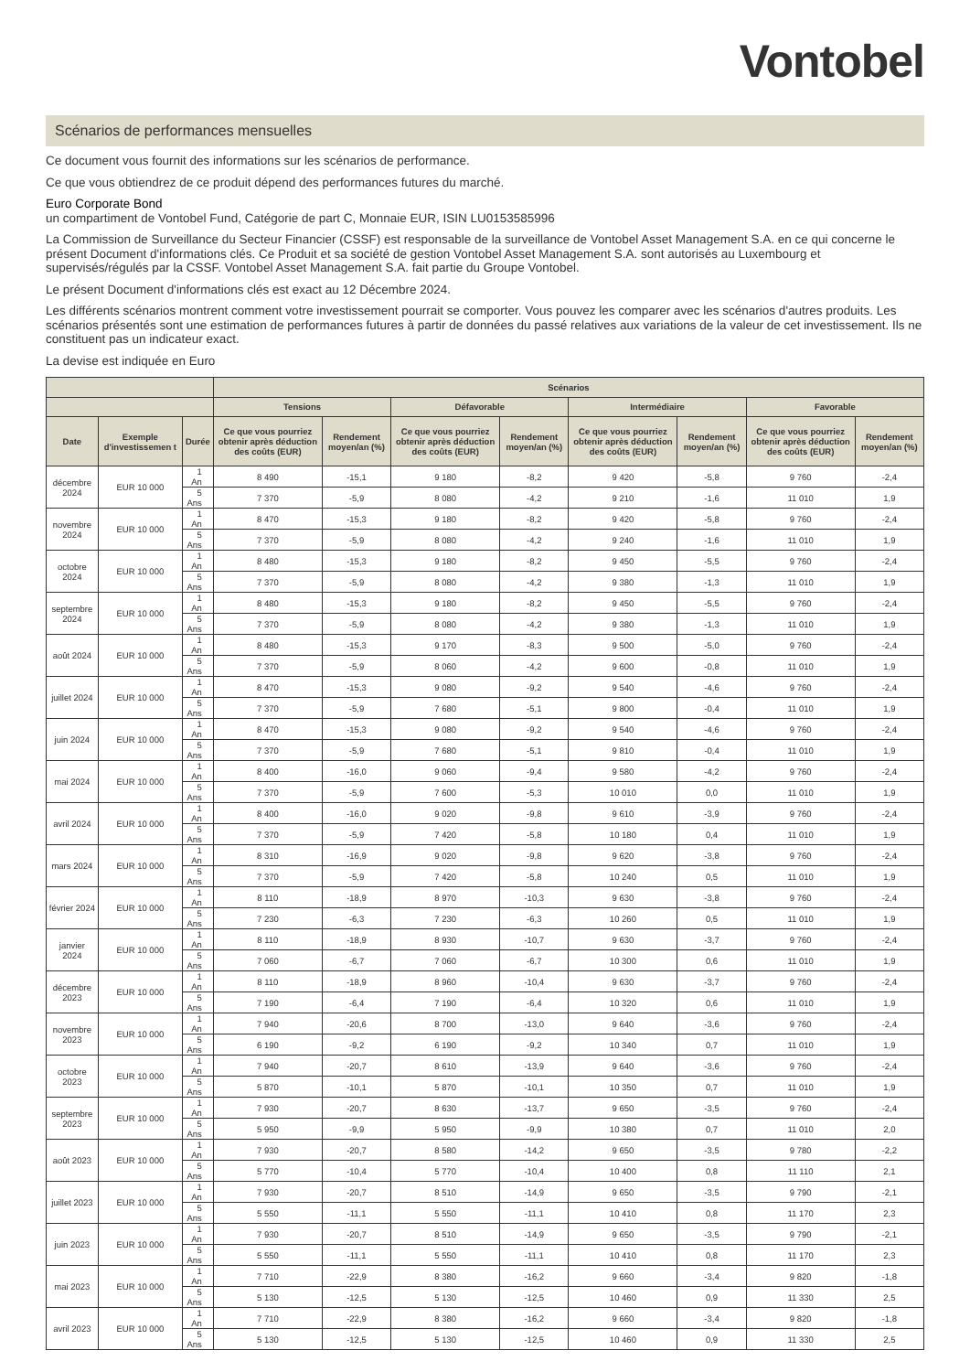Vontobel
Scénarios de performances mensuelles
Ce document vous fournit des informations sur les scénarios de performance.
Ce que vous obtiendrez de ce produit dépend des performances futures du marché.
Euro Corporate Bond
un compartiment de Vontobel Fund, Catégorie de part C, Monnaie EUR, ISIN LU0153585996
La Commission de Surveillance du Secteur Financier (CSSF) est responsable de la surveillance de Vontobel Asset Management S.A. en ce qui concerne le présent Document d'informations clés. Ce Produit et sa société de gestion Vontobel Asset Management S.A. sont autorisés au Luxembourg et supervisés/régulés par la CSSF. Vontobel Asset Management S.A. fait partie du Groupe Vontobel.
Le présent Document d'informations clés est exact au 12 Décembre 2024.
Les différents scénarios montrent comment votre investissement pourrait se comporter. Vous pouvez les comparer avec les scénarios d'autres produits. Les scénarios présentés sont une estimation de performances futures à partir de données du passé relatives aux variations de la valeur de cet investissement. Ils ne constituent pas un indicateur exact.
La devise est indiquée en Euro
| | | | Scénarios | | | | | | | |
| --- | --- | --- | --- | --- | --- | --- | --- | --- | --- | --- |
| | | | Tensions | | Défavorable | | Intermédiaire | | Favorable | |
| Date | Exemple d'investissemen t | Durée | Ce que vous pourriez obtenir après déduction des coûts (EUR) | Rendement moyen/an (%) | Ce que vous pourriez obtenir après déduction des coûts (EUR) | Rendement moyen/an (%) | Ce que vous pourriez obtenir après déduction des coûts (EUR) | Rendement moyen/an (%) | Ce que vous pourriez obtenir après déduction des coûts (EUR) | Rendement moyen/an (%) |
| décembre 2024 | EUR 10 000 | 1 An | 8 490 | -15,1 | 9 180 | -8,2 | 9 420 | -5,8 | 9 760 | -2,4 |
| | | 5 Ans | 7 370 | -5,9 | 8 080 | -4,2 | 9 210 | -1,6 | 11 010 | 1,9 |
| novembre 2024 | EUR 10 000 | 1 An | 8 470 | -15,3 | 9 180 | -8,2 | 9 420 | -5,8 | 9 760 | -2,4 |
| | | 5 Ans | 7 370 | -5,9 | 8 080 | -4,2 | 9 240 | -1,6 | 11 010 | 1,9 |
| octobre 2024 | EUR 10 000 | 1 An | 8 480 | -15,3 | 9 180 | -8,2 | 9 450 | -5,5 | 9 760 | -2,4 |
| | | 5 Ans | 7 370 | -5,9 | 8 080 | -4,2 | 9 380 | -1,3 | 11 010 | 1,9 |
| septembre 2024 | EUR 10 000 | 1 An | 8 480 | -15,3 | 9 180 | -8,2 | 9 450 | -5,5 | 9 760 | -2,4 |
| | | 5 Ans | 7 370 | -5,9 | 8 080 | -4,2 | 9 380 | -1,3 | 11 010 | 1,9 |
| août 2024 | EUR 10 000 | 1 An | 8 480 | -15,3 | 9 170 | -8,3 | 9 500 | -5,0 | 9 760 | -2,4 |
| | | 5 Ans | 7 370 | -5,9 | 8 060 | -4,2 | 9 600 | -0,8 | 11 010 | 1,9 |
| juillet 2024 | EUR 10 000 | 1 An | 8 470 | -15,3 | 9 080 | -9,2 | 9 540 | -4,6 | 9 760 | -2,4 |
| | | 5 Ans | 7 370 | -5,9 | 7 680 | -5,1 | 9 800 | -0,4 | 11 010 | 1,9 |
| juin 2024 | EUR 10 000 | 1 An | 8 470 | -15,3 | 9 080 | -9,2 | 9 540 | -4,6 | 9 760 | -2,4 |
| | | 5 Ans | 7 370 | -5,9 | 7 680 | -5,1 | 9 810 | -0,4 | 11 010 | 1,9 |
| mai 2024 | EUR 10 000 | 1 An | 8 400 | -16,0 | 9 060 | -9,4 | 9 580 | -4,2 | 9 760 | -2,4 |
| | | 5 Ans | 7 370 | -5,9 | 7 600 | -5,3 | 10 010 | 0,0 | 11 010 | 1,9 |
| avril 2024 | EUR 10 000 | 1 An | 8 400 | -16,0 | 9 020 | -9,8 | 9 610 | -3,9 | 9 760 | -2,4 |
| | | 5 Ans | 7 370 | -5,9 | 7 420 | -5,8 | 10 180 | 0,4 | 11 010 | 1,9 |
| mars 2024 | EUR 10 000 | 1 An | 8 310 | -16,9 | 9 020 | -9,8 | 9 620 | -3,8 | 9 760 | -2,4 |
| | | 5 Ans | 7 370 | -5,9 | 7 420 | -5,8 | 10 240 | 0,5 | 11 010 | 1,9 |
| février 2024 | EUR 10 000 | 1 An | 8 110 | -18,9 | 8 970 | -10,3 | 9 630 | -3,8 | 9 760 | -2,4 |
| | | 5 Ans | 7 230 | -6,3 | 7 230 | -6,3 | 10 260 | 0,5 | 11 010 | 1,9 |
| janvier 2024 | EUR 10 000 | 1 An | 8 110 | -18,9 | 8 930 | -10,7 | 9 630 | -3,7 | 9 760 | -2,4 |
| | | 5 Ans | 7 060 | -6,7 | 7 060 | -6,7 | 10 300 | 0,6 | 11 010 | 1,9 |
| décembre 2023 | EUR 10 000 | 1 An | 8 110 | -18,9 | 8 960 | -10,4 | 9 630 | -3,7 | 9 760 | -2,4 |
| | | 5 Ans | 7 190 | -6,4 | 7 190 | -6,4 | 10 320 | 0,6 | 11 010 | 1,9 |
| novembre 2023 | EUR 10 000 | 1 An | 7 940 | -20,6 | 8 700 | -13,0 | 9 640 | -3,6 | 9 760 | -2,4 |
| | | 5 Ans | 6 190 | -9,2 | 6 190 | -9,2 | 10 340 | 0,7 | 11 010 | 1,9 |
| octobre 2023 | EUR 10 000 | 1 An | 7 940 | -20,7 | 8 610 | -13,9 | 9 640 | -3,6 | 9 760 | -2,4 |
| | | 5 Ans | 5 870 | -10,1 | 5 870 | -10,1 | 10 350 | 0,7 | 11 010 | 1,9 |
| septembre 2023 | EUR 10 000 | 1 An | 7 930 | -20,7 | 8 630 | -13,7 | 9 650 | -3,5 | 9 760 | -2,4 |
| | | 5 Ans | 5 950 | -9,9 | 5 950 | -9,9 | 10 380 | 0,7 | 11 010 | 2,0 |
| août 2023 | EUR 10 000 | 1 An | 7 930 | -20,7 | 8 580 | -14,2 | 9 650 | -3,5 | 9 780 | -2,2 |
| | | 5 Ans | 5 770 | -10,4 | 5 770 | -10,4 | 10 400 | 0,8 | 11 110 | 2,1 |
| juillet 2023 | EUR 10 000 | 1 An | 7 930 | -20,7 | 8 510 | -14,9 | 9 650 | -3,5 | 9 790 | -2,1 |
| | | 5 Ans | 5 550 | -11,1 | 5 550 | -11,1 | 10 410 | 0,8 | 11 170 | 2,3 |
| juin 2023 | EUR 10 000 | 1 An | 7 930 | -20,7 | 8 510 | -14,9 | 9 650 | -3,5 | 9 790 | -2,1 |
| | | 5 Ans | 5 550 | -11,1 | 5 550 | -11,1 | 10 410 | 0,8 | 11 170 | 2,3 |
| mai 2023 | EUR 10 000 | 1 An | 7 710 | -22,9 | 8 380 | -16,2 | 9 660 | -3,4 | 9 820 | -1,8 |
| | | 5 Ans | 5 130 | -12,5 | 5 130 | -12,5 | 10 460 | 0,9 | 11 330 | 2,5 |
| avril 2023 | EUR 10 000 | 1 An | 7 710 | -22,9 | 8 380 | -16,2 | 9 660 | -3,4 | 9 820 | -1,8 |
| | | 5 Ans | 5 130 | -12,5 | 5 130 | -12,5 | 10 460 | 0,9 | 11 330 | 2,5 |